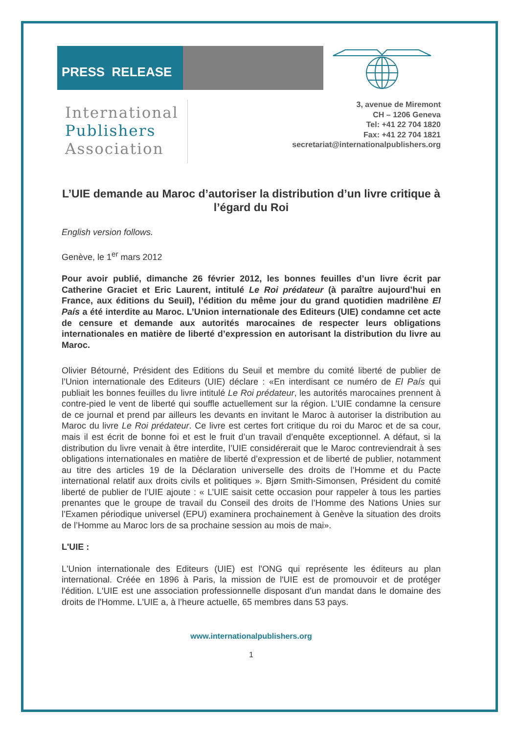PRESS RELEASE
International
Publishers
Association
3, avenue de Miremont
CH – 1206 Geneva
Tel: +41 22 704 1820
Fax: +41 22 704 1821
secretariat@internationalpublishers.org
L’UIE demande au Maroc d’autoriser la distribution d’un livre critique à l’égard du Roi
English version follows.
Genève, le 1<sup>er</sup> mars 2012
Pour avoir publié, dimanche 26 février 2012, les bonnes feuilles d’un livre écrit par Catherine Graciet et Eric Laurent, intitulé Le Roi prédateur (à paraître aujourd’hui en France, aux éditions du Seuil), l’édition du même jour du grand quotidien madrilène El País a été interdite au Maroc. L’Union internationale des Editeurs (UIE) condamne cet acte de censure et demande aux autorités marocaines de respecter leurs obligations internationales en matière de liberté d’expression en autorisant la distribution du livre au Maroc.
Olivier Bétourné, Président des Editions du Seuil et membre du comité liberté de publier de l’Union internationale des Editeurs (UIE) déclare : «En interdisant ce numéro de El País qui publiait les bonnes feuilles du livre intitulé Le Roi prédateur, les autorités marocaines prennent à contre-pied le vent de liberté qui souffle actuellement sur la région. L’UIE condamne la censure de ce journal et prend par ailleurs les devants en invitant le Maroc à autoriser la distribution au Maroc du livre Le Roi prédateur. Ce livre est certes fort critique du roi du Maroc et de sa cour, mais il est écrit de bonne foi et est le fruit d’un travail d’enquête exceptionnel. A défaut, si la distribution du livre venait à être interdite, l’UIE considérerait que le Maroc contreviendrait à ses obligations internationales en matière de liberté d’expression et de liberté de publier, notamment au titre des articles 19 de la Déclaration universelle des droits de l’Homme et du Pacte international relatif aux droits civils et politiques ». Bjørn Smith-Simonsen, Président du comité liberté de publier de l’UIE ajoute : « L’UIE saisit cette occasion pour rappeler à tous les parties prenantes que le groupe de travail du Conseil des droits de l’Homme des Nations Unies sur l’Examen périodique universel (EPU) examinera prochainement à Genève la situation des droits de l’Homme au Maroc lors de sa prochaine session au mois de mai».
L'UIE :
L'Union internationale des Editeurs (UIE) est l'ONG qui représente les éditeurs au plan international. Créée en 1896 à Paris, la mission de l'UIE est de promouvoir et de protéger l'édition. L'UIE est une association professionnelle disposant d'un mandat dans le domaine des droits de l'Homme. L'UIE a, à l’heure actuelle, 65 membres dans 53 pays.
www.internationalpublishers.org
1